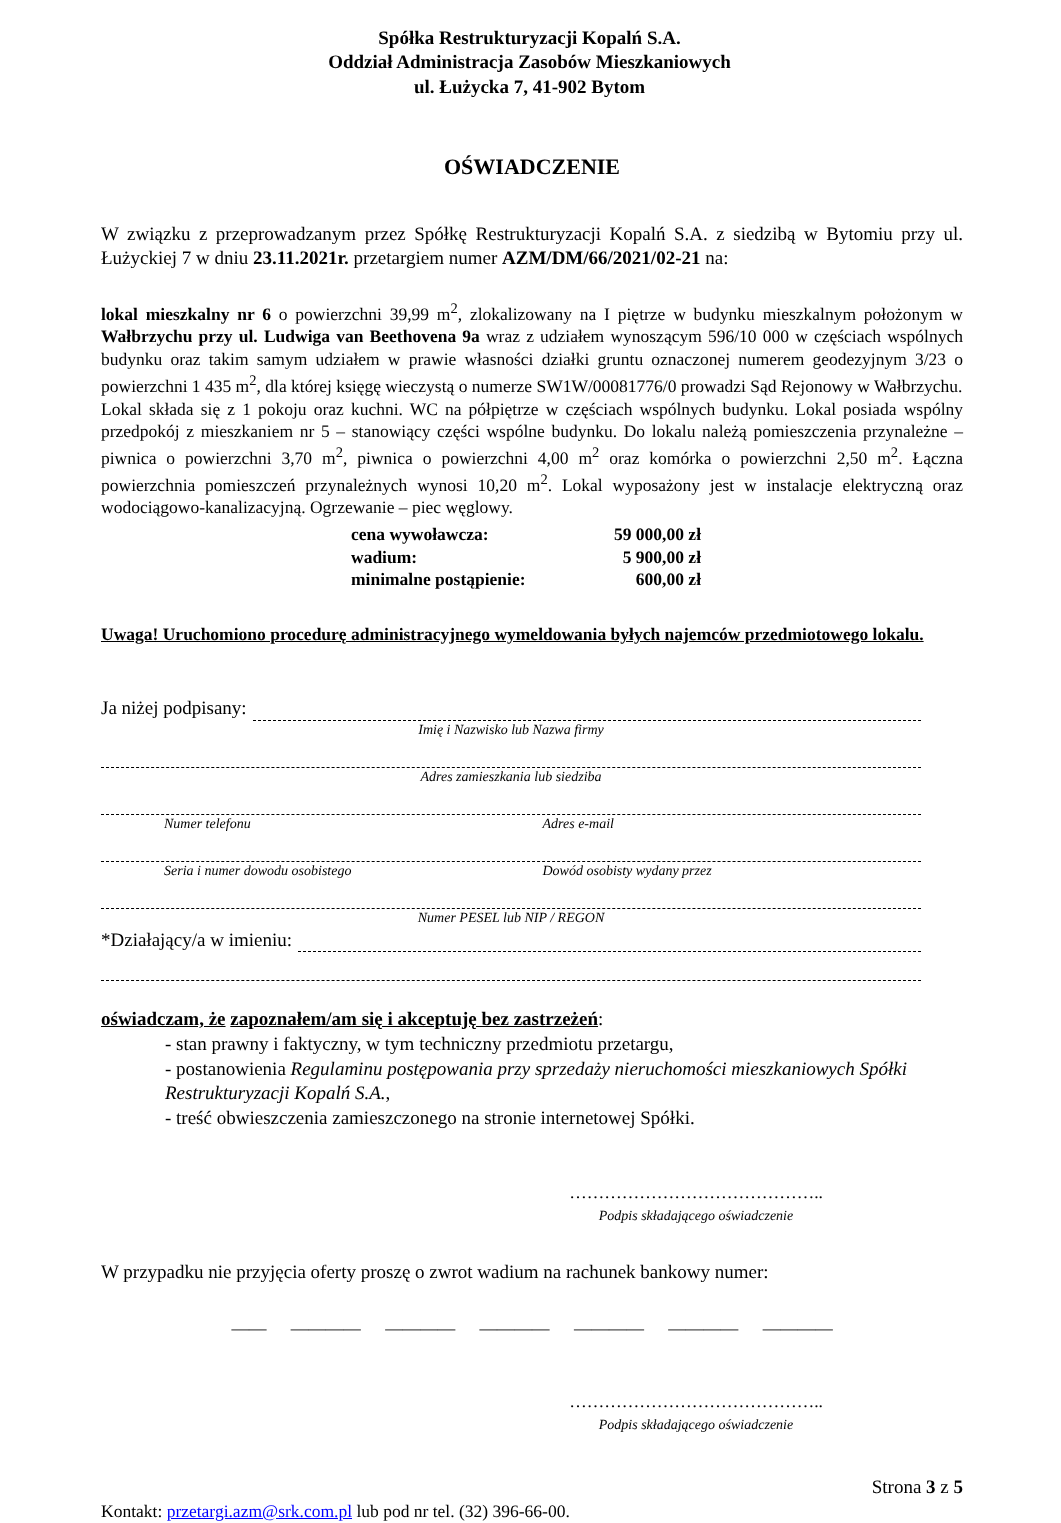Spółka Restrukturyzacji Kopalń S.A.
Oddział Administracja Zasobów Mieszkaniowych
ul. Łużycka 7, 41-902 Bytom
OŚWIADCZENIE
W związku z przeprowadzanym przez Spółkę Restrukturyzacji Kopalń S.A. z siedzibą w Bytomiu przy ul. Łużyckiej 7 w dniu 23.11.2021r. przetargiem numer AZM/DM/66/2021/02-21 na:
lokal mieszkalny nr 6 o powierzchni 39,99 m<sup>2</sup>, zlokalizowany na I piętrze w budynku mieszkalnym położonym w Wałbrzychu przy ul. Ludwiga van Beethovena 9a wraz z udziałem wynoszącym 596/10 000 w częściach wspólnych budynku oraz takim samym udziałem w prawie własności działki gruntu oznaczonej numerem geodezyjnym 3/23 o powierzchni 1 435 m<sup>2</sup>, dla której księgę wieczystą o numerze SW1W/00081776/0 prowadzi Sąd Rejonowy w Wałbrzychu.
Lokal składa się z 1 pokoju oraz kuchni. WC na półpiętrze w częściach wspólnych budynku. Lokal posiada wspólny przedpokój z mieszkaniem nr 5 – stanowiący części wspólne budynku. Do lokalu należą pomieszczenia przynależne – piwnica o powierzchni 3,70 m<sup>2</sup>, piwnica o powierzchni 4,00 m<sup>2</sup> oraz komórka o powierzchni 2,50 m<sup>2</sup>. Łączna powierzchnia pomieszczeń przynależnych wynosi 10,20 m<sup>2</sup>. Lokal wyposażony jest w instalacje elektryczną oraz wodociągowo-kanalizacyjną. Ogrzewanie – piec węglowy.
cena wywoławcza: 59 000,00 zł
wadium: 5 900,00 zł
minimalne postąpienie: 600,00 zł
Uwaga! Uruchomiono procedurę administracyjnego wymeldowania byłych najemców przedmiotowego lokalu.
Ja niżej podpisany:
Imię i Nazwisko lub Nazwa firmy
Adres zamieszkania lub siedziba
Numer telefonu Adres e-mail
Seria i numer dowodu osobistego Dowód osobisty wydany przez
Numer PESEL lub NIP / REGON
*Działający/a w imieniu:
oświadczam, że zapoznałem/am się i akceptuję bez zastrzeżeń:
- stan prawny i faktyczny, w tym techniczny przedmiotu przetargu,
- postanowienia Regulaminu postępowania przy sprzedaży nieruchomości mieszkaniowych Spółki Restrukturyzacji Kopalń S.A.,
- treść obwieszczenia zamieszczonego na stronie internetowej Spółki.
……………………………………..
Podpis składającego oświadczenie
W przypadku nie przyjęcia oferty proszę o zwrot wadium na rachunek bankowy numer:
—— ———— ———— ———— ———— ———— ————
……………………………………..
Podpis składającego oświadczenie
Strona 3 z 5
Kontakt: przetargi.azm@srk.com.pl lub pod nr tel. (32) 396-66-00.